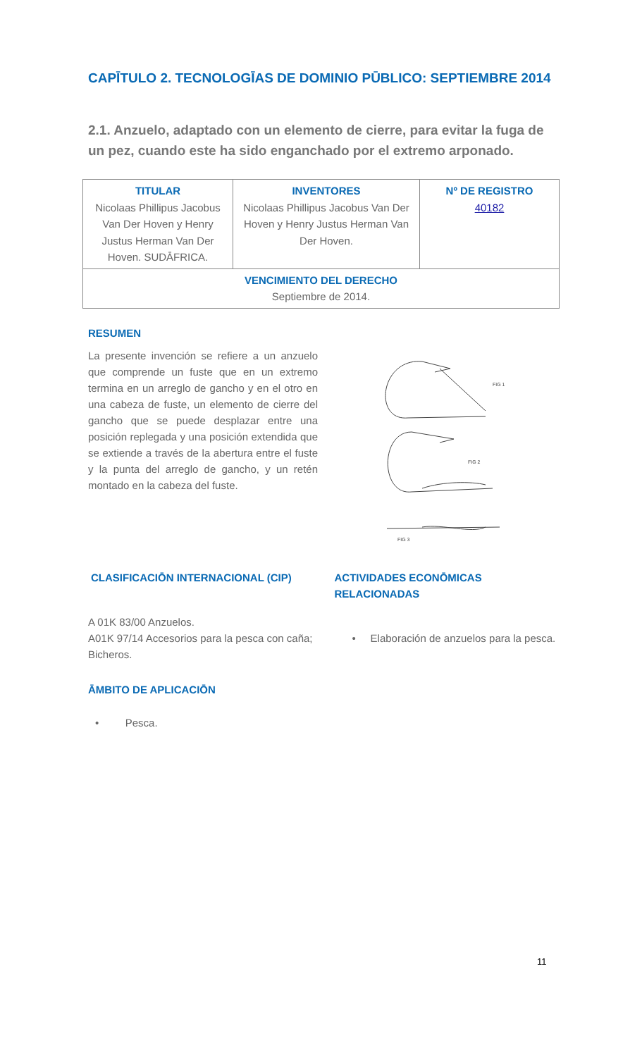CAPĪTULO 2. TECNOLOGĪAS DE DOMINIO PŪBLICO: SEPTIEMBRE 2014
2.1. Anzuelo, adaptado con un elemento de cierre, para evitar la fuga de un pez, cuando este ha sido enganchado por el extremo arponado.
| TITULAR Nicolaas Phillipus Jacobus Van Der Hoven y Henry Justus Herman Van Der Hoven. SUDĀFRICA. | INVENTORES Nicolaas Phillipus Jacobus Van Der Hoven y Henry Justus Herman Van Der Hoven. | Nº DE REGISTRO 40182 |
| VENCIMIENTO DEL DERECHO Septiembre de 2014. | | |
RESUMEN
La presente invención se refiere a un anzuelo que comprende un fuste que en un extremo termina en un arreglo de gancho y en el otro en una cabeza de fuste, un elemento de cierre del gancho que se puede desplazar entre una posición replegada y una posición extendida que se extiende a través de la abertura entre el fuste y la punta del arreglo de gancho, y un retén montado en la cabeza del fuste.
FIG 1
FIG 2
FIG 3
CLASIFICACIŌN INTERNACIONAL (CIP)
A 01K 83/00 Anzuelos.
A01K 97/14 Accesorios para la pesca con caña; Bicheros.
ACTIVIDADES ECONŌMICAS RELACIONADAS
• Elaboración de anzuelos para la pesca.
ĀMBITO DE APLICACIŌN
• Pesca.
11